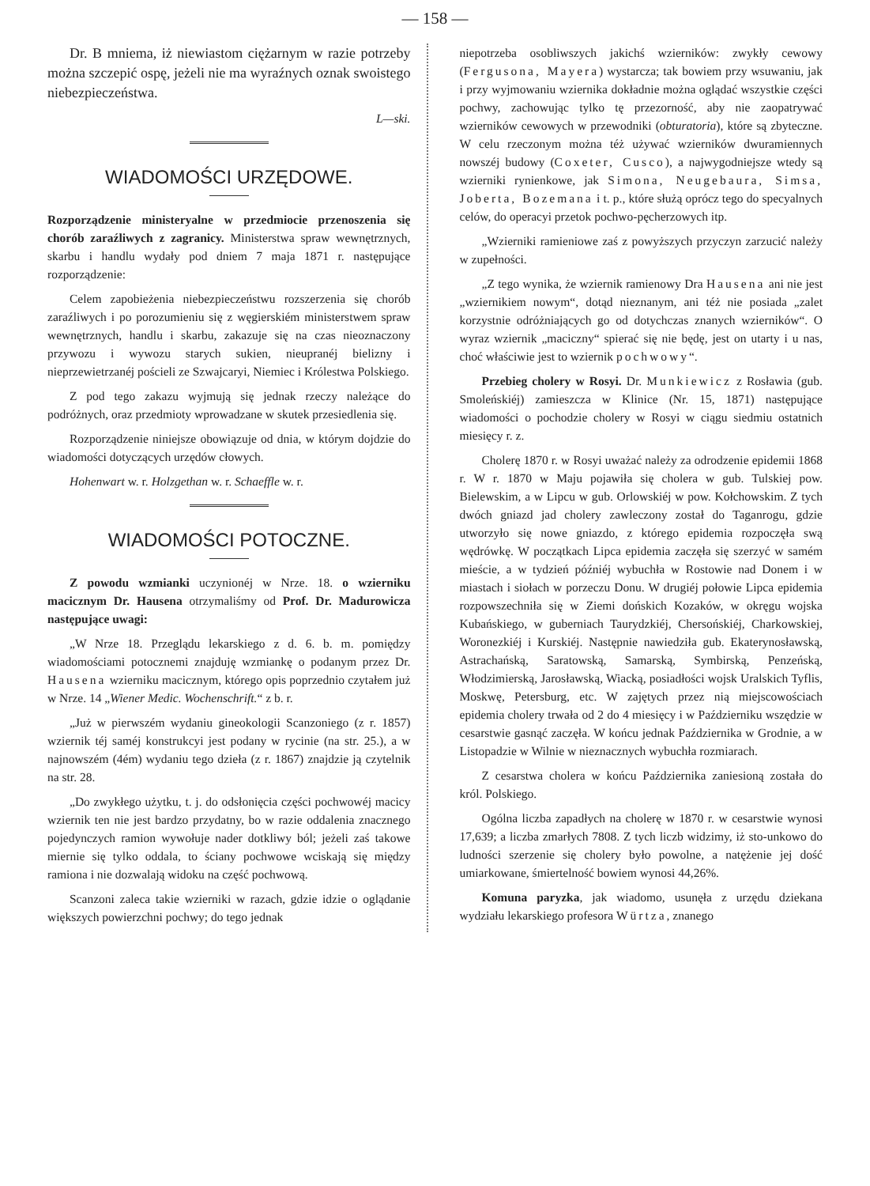— 158 —
Dr. B mniema, iż niewiastom ciężarnym w razie potrzeby można szczepić ospę, jeżeli nie ma wyraźnych oznak swoistego niebezpieczeństwa.
L—ski.
WIADOMOŚCI URZĘDOWE.
Rozporządzenie ministeryalne w przedmiocie przenoszenia się chorób zaraźliwych z zagranicy. Ministerstwa spraw wewnętrznych, skarbu i handlu wydały pod dniem 7 maja 1871 r. następujące rozporządzenie:
Celem zapobieżenia niebezpieczeństwu rozszerzenia się chorób zaraźliwych i po porozumieniu się z węgierskiém ministerstwem spraw wewnętrznych, handlu i skarbu, zakazuje się na czas nieoznaczony przywozu i wywozu starych sukien, nieupranéj bielizny i nieprzewietrzanéj pościeli ze Szwajcaryi, Niemiec i Królestwa Polskiego.
Z pod tego zakazu wyjmują się jednak rzeczy należące do podróżnych, oraz przedmioty wprowadzane w skutek przesiedlenia się.
Rozporządzenie niniejsze obowiązuje od dnia, w którym dojdzie do wiadomości dotyczących urzędów cłowych.
Hohenwart w. r. Holzgethan w. r. Schaeffle w. r.
WIADOMOŚCI POTOCZNE.
Z powodu wzmianki uczynionéj w Nrze. 18. o wzierniku macicznym Dr. Hausena otrzymaliśmy od Prof. Dr. Madurowicza następujące uwagi:
„W Nrze 18. Przeglądu lekarskiego z d. 6. b. m. pomiędzy wiadomościami potocznemi znajduję wzmiankę o podanym przez Dr. Hausena wzierniku macicznym, którego opis poprzednio czytałem już w Nrze. 14 „Wiener Medic. Wochenschrift.“ z b. r.
„Już w pierwszém wydaniu gineokologii Scanzoniego (z r. 1857) wziernik téj saméj konstrukcyi jest podany w rycinie (na str. 25.), a w najnowszém (4ém) wydaniu tego dzieła (z r. 1867) znajdzie ją czytelnik na str. 28.
„Do zwykłego użytku, t. j. do odsłonięcia części pochwowéj macicy wziernik ten nie jest bardzo przydatny, bo w razie oddalenia znacznego pojedynczych ramion wywołuje nader dotkliwy ból; jeżeli zaś takowe miernie się tylko oddala, to ściany pochwowe wciskają się między ramiona i nie dozwalają widoku na część pochwową.
Scanzoni zaleca takie wzierniki w razach, gdzie idzie o oglądanie większych powierzchni pochwy; do tego jednak
niepotrzeba osobliwszych jakichś wzierników: zwykły cewowy (Fergusona, Mayera) wystarcza; tak bowiem przy wsuwaniu, jak i przy wyjmowaniu wziernika dokładnie można oglądać wszystkie części pochwy, zachowując tylko tę przezorność, aby nie zaopatrywać wzierników cewowych w przewodniki (obturatoria), które są zbyteczne. W celu rzeczonym można téż używać wzierników dwuramiennych nowszéj budowy (Coxeter, Cusco), a najwygodniejsze wtedy są wzierniki rynienkowe, jak Simona, Neugebaura, Simsa, Joberta, Bozemana i t. p., które służą oprócz tego do specyalnych celów, do operacyi przetok pochwo-pęcherzowych itp.
„Wzierniki ramieniowe zaś z powyższych przyczyn zarzucić należy w zupełności.
„Z tego wynika, że wziernik ramienowy Dra Hausena ani nie jest „wziernikiem nowym“, dotąd nieznanym, ani téż nie posiada „zalet korzystnie odróżniających go od dotychczas znanych wzierników“. O wyraz wziernik „maciczny“ spierać się nie będę, jest on utarty i u nas, choć właściwie jest to wziernik pochwowy“.
Przebieg cholery w Rosyi. Dr. Munkiewicz z Rosławia (gub. Smoleńskiéj) zamieszcza w Klinice (Nr. 15, 1871) następujące wiadomości o pochodzie cholery w Rosyi w ciągu siedmiu ostatnich miesięcy r. z.
Cholerę 1870 r. w Rosyi uważać należy za odrodzenie epidemii 1868 r. W r. 1870 w Maju pojawiła się cholera w gub. Tulskiej pow. Bielewskim, a w Lipcu w gub. Orlowskiéj w pow. Kołchowskim. Z tych dwóch gniazd jad cholery zawleczony został do Taganrogu, gdzie utworzyło się nowe gniazdo, z którego epidemia rozpoczęła swą wędrówkę. W początkach Lipca epidemia zaczęła się szerzyć w samém mieście, a w tydzień późniéj wybuchła w Rostowie nad Donem i w miastach i siołach w porzeczu Donu. W drugiéj połowie Lipca epidemia rozpowszechniła się w Ziemi dońskich Kozaków, w okręgu wojska Kubańskiego, w guberniach Taurydzkiéj, Chersońskiéj, Charkowskiej, Woronezkiéj i Kurskiéj. Następnie nawiedziła gub. Ekaterynosławską, Astrachańską, Saratowską, Samarską, Symbirską, Penzeńską, Włodzimierską, Jarosławską, Wiacką, posiadłości wojsk Uralskich Tyflis, Moskwę, Petersburg, etc. W zajętych przez nią miejscowościach epidemia cholery trwała od 2 do 4 miesięcy i w Październiku wszędzie w cesarstwie gasnąć zaczęła. W końcu jednak Października w Grodnie, a w Listopadzie w Wilnie w nieznacznych wybuchła rozmiarach.
Z cesarstwa cholera w końcu Października zaniesioną została do król. Polskiego.
Ogólna liczba zapadłych na cholerę w 1870 r. w cesarstwie wynosi 17,639; a liczba zmarłych 7808. Z tych liczb widzimy, iż sto-unkowo do ludności szerzenie się cholery było powolne, a natężenie jej dość umiarkowane, śmiertelność bowiem wynosi 44,26%.
Komuna paryzka, jak wiadomo, usunęła z urzędu dziekana wydziału lekarskiego profesora Würtza, znanego